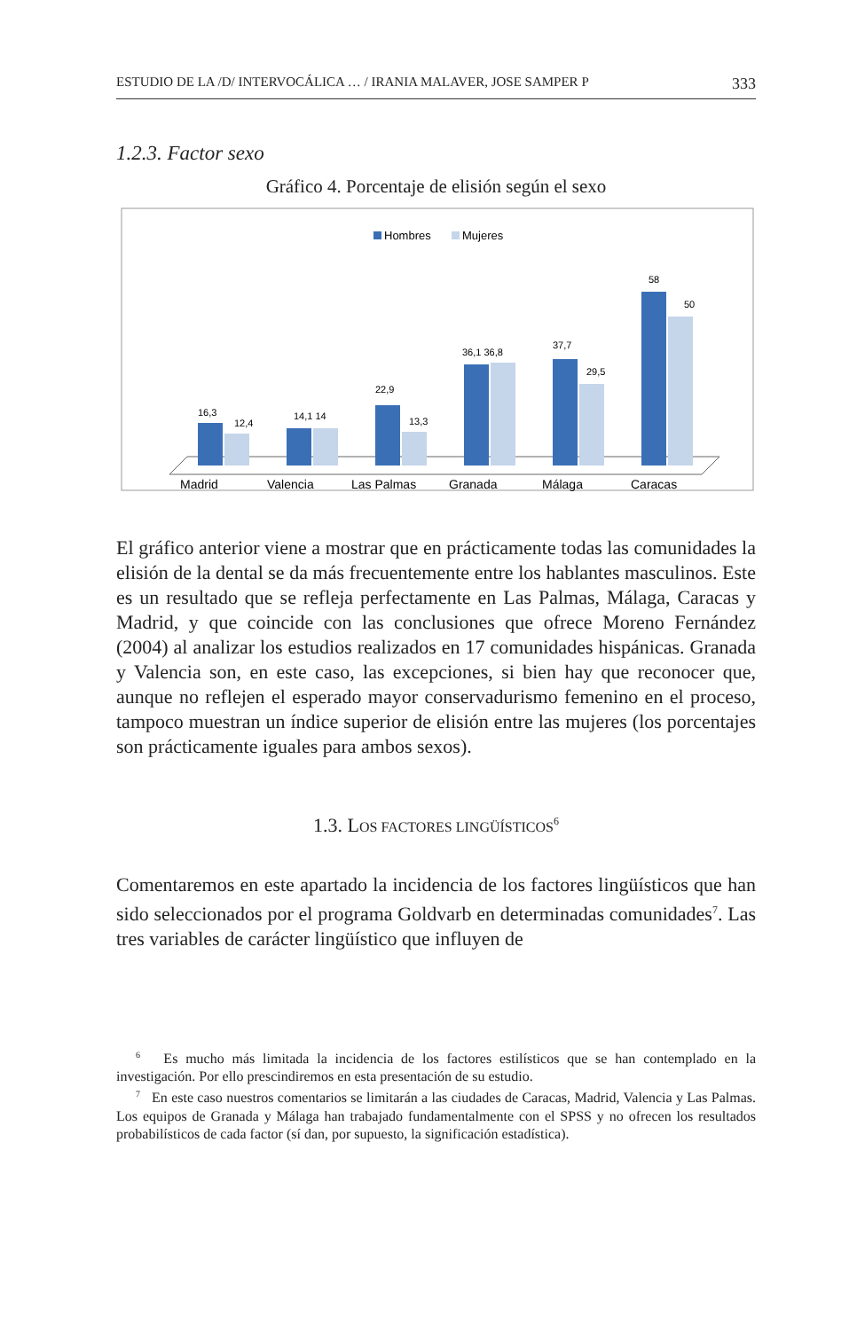ESTUDIO DE LA /D/ INTERVOCÁLICA … / IRANIA MALAVER, JOSE SAMPER P 333
1.2.3. Factor sexo
Gráfico 4. Porcentaje de elisión según el sexo
Hombres
Mujeres
16,3
12,4
14,1 14
22,9
13,3
36,1 36,8
37,7
29,5
58
50
Madrid
Valencia
Las Palmas
Granada
Málaga
Caracas
El gráfico anterior viene a mostrar que en prácticamente todas las comunidades la elisión de la dental se da más frecuentemente entre los hablantes masculinos. Este es un resultado que se refleja perfectamente en Las Palmas, Málaga, Caracas y Madrid, y que coincide con las conclusiones que ofrece Moreno Fernández (2004) al analizar los estudios realizados en 17 comunidades hispánicas. Granada y Valencia son, en este caso, las excepciones, si bien hay que reconocer que, aunque no reflejen el esperado mayor conservadurismo femenino en el proceso, tampoco muestran un índice superior de elisión entre las mujeres (los porcentajes son prácticamente iguales para ambos sexos).
1.3. LOS FACTORES LINGÜÍSTICOS<sup>6</sup>
Comentaremos en este apartado la incidencia de los factores lingüísticos que han sido seleccionados por el programa Goldvarb en determinadas comunidades<sup>7</sup>. Las tres variables de carácter lingüístico que influyen de
<sup>6</sup> Es mucho más limitada la incidencia de los factores estilísticos que se han contemplado en la investigación. Por ello prescindiremos en esta presentación de su estudio.
<sup>7</sup> En este caso nuestros comentarios se limitarán a las ciudades de Caracas, Madrid, Valencia y Las Palmas. Los equipos de Granada y Málaga han trabajado fundamentalmente con el SPSS y no ofrecen los resultados probabilísticos de cada factor (sí dan, por supuesto, la significación estadística).